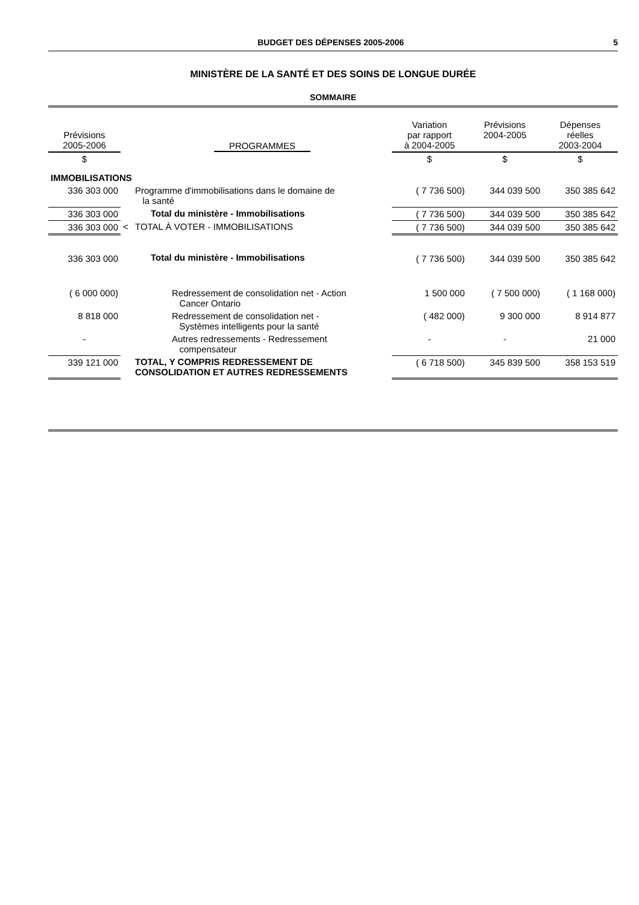BUDGET DES DÉPENSES 2005-2006 5
MINISTÈRE DE LA SANTÉ ET DES SOINS DE LONGUE DURÉE
SOMMAIRE
| Prévisions 2005-2006 | | PROGRAMMES | Variation par rapport à 2004-2005 | Prévisions 2004-2005 | Dépenses réelles 2003-2004 |
| --- | --- | --- | --- | --- | --- |
| $ | | | $ | $ | $ |
| IMMOBILISATIONS | | | | | |
| 336 303 000 | | Programme d'immobilisations dans le domaine de la santé | ( 7 736 500) | 344 039 500 | 350 385 642 |
| 336 303 000 | | Total du ministère - Immobilisations | ( 7 736 500) | 344 039 500 | 350 385 642 |
| 336 303 000 | < | TOTAL À VOTER - IMMOBILISATIONS | ( 7 736 500) | 344 039 500 | 350 385 642 |
| 336 303 000 | | Total du ministère - Immobilisations | ( 7 736 500) | 344 039 500 | 350 385 642 |
| ( 6 000 000) | | Redressement de consolidation net - Action Cancer Ontario | 1 500 000 | ( 7 500 000) | ( 1 168 000) |
| 8 818 000 | | Redressement de consolidation net - Systèmes intelligents pour la santé | ( 482 000) | 9 300 000 | 8 914 877 |
| - | | Autres redressements - Redressement compensateur | - | - | 21 000 |
| 339 121 000 | | TOTAL, Y COMPRIS REDRESSEMENT DE CONSOLIDATION ET AUTRES REDRESSEMENTS | ( 6 718 500) | 345 839 500 | 358 153 519 |